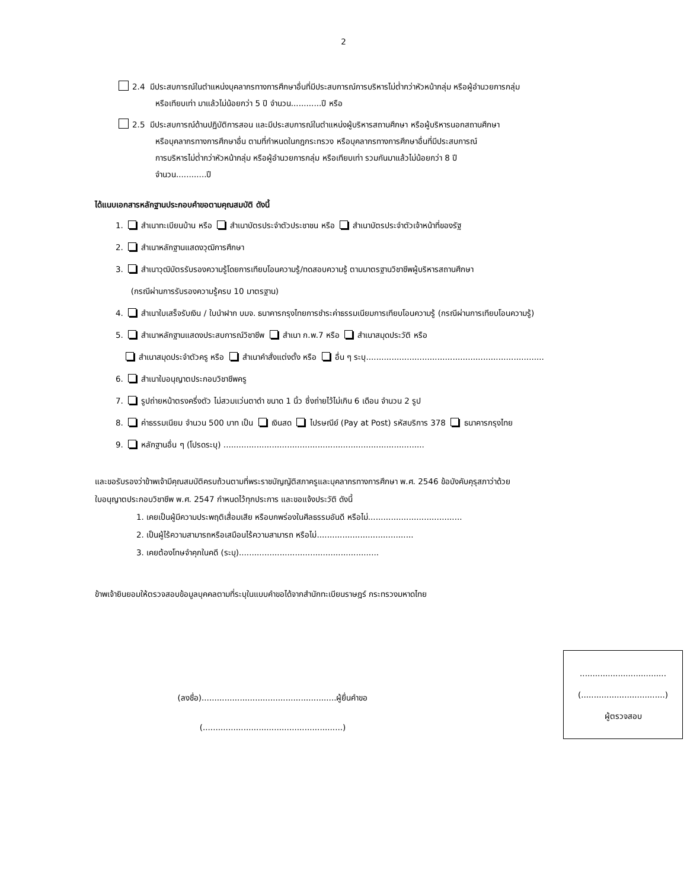2
2.4 มีประสบการณ์ในตำแหน่งบุคลากรทางการศึกษาอื่นที่มีประสบการณ์การบริหารไม่ต่ำกว่าหัวหน้ากลุ่ม หรือผู้อำนวยการกลุ่ม
หรือเทียบเท่า มาแล้วไม่น้อยกว่า 5 ปี จำนวน............ปี หรือ
2.5 มีประสบการณ์ด้านปฏิบัติการสอน และมีประสบการณ์ในตำแหน่งผู้บริหารสถานศึกษา หรือผู้บริหารนอกสถานศึกษา
หรือบุคลากรทางการศึกษาอื่น ตามที่กำหนดในกฎกระทรวง หรือบุคลากรทางการศึกษาอื่นที่มีประสบการณ์
การบริหารไม่ต่ำกว่าหัวหน้ากลุ่ม หรือผู้อำนวยการกลุ่ม หรือเทียบเท่า รวมกันมาแล้วไม่น้อยกว่า 8 ปี
จำนวน............ปี
ได้แนบเอกสารหลักฐานประกอบคำขอตามคุณสมบัติ ดังนี้
1. สำเนาทะเบียนบ้าน หรือ สำเนาบัตรประจำตัวประชาชน หรือ สำเนาบัตรประจำตัวเจ้าหน้าที่ของรัฐ
2. สำเนาหลักฐานแสดงวุฒิการศึกษา
3. สำเนาวุฒิบัตรรับรองความรู้โดยการเทียบโอนความรู้/ทดสอบความรู้ ตามมาตรฐานวิชาชีพผู้บริหารสถานศึกษา
(กรณีผ่านการรับรองความรู้ครบ 10 มาตรฐาน)
4. สำเนาใบเสร็จรับเงิน / ใบนำฝาก บมจ. ธนาคารกรุงไทยการชำระค่าธรรมเนียมการเทียบโอนความรู้ (กรณีผ่านการเทียบโอนความรู้)
5. สำเนาหลักฐานแสดงประสบการณ์วิชาชีพ สำเนา ก.พ.7 หรือ สำเนาสมุดประวัติ หรือ
สำเนาสมุดประจำตัวครู หรือ สำเนาคำสั่งแต่งตั้ง หรือ อื่น ๆ ระบุ......................................................................
6. สำเนาใบอนุญาตประกอบวิชาชีพครู
7. รูปถ่ายหน้าตรงครึ่งตัว ไม่สวมแว่นตาดำ ขนาด 1 นิ้ว ซึ่งถ่ายไว้ไม่เกิน 6 เดือน จำนวน 2 รูป
8. ค่าธรรมเนียม จำนวน 500 บาท เป็น เงินสด ไปรษณีย์ (Pay at Post) รหัสบริการ 378 ธนาคารกรุงไทย
9. หลักฐานอื่น ๆ (โปรดระบุ) ...............................................................................
และขอรับรองว่าข้าพเจ้ามีคุณสมบัติครบถ้วนตามที่พระราชบัญญัติสภาครูและบุคลากรทางการศึกษา พ.ศ. 2546 ข้อบังคับคุรุสภาว่าด้วย
ใบอนุญาตประกอบวิชาชีพ พ.ศ. 2547 กำหนดไว้ทุกประการ และขอแจ้งประวัติ ดังนี้
1. เคยเป็นผู้มีความประพฤติเสื่อมเสีย หรือบกพร่องในศีลธรรมอันดี หรือไม่.....................................
2. เป็นผู้ไร้ความสามารถหรือเสมือนไร้ความสามารถ หรือไม่......................................
3. เคยต้องโทษจำคุกในคดี (ระบุ).......................................................
ข้าพเจ้ายินยอมให้ตรวจสอบข้อมูลบุคคลตามที่ระบุในแบบคำขอได้จากสำนักทะเบียนราษฎร์ กระทรวงมหาดไทย
(ลงชื่อ).....................................................ผู้ยื่นคำขอ
(.......................................................)
..................................
(.................................)
ผู้ตรวจสอบ